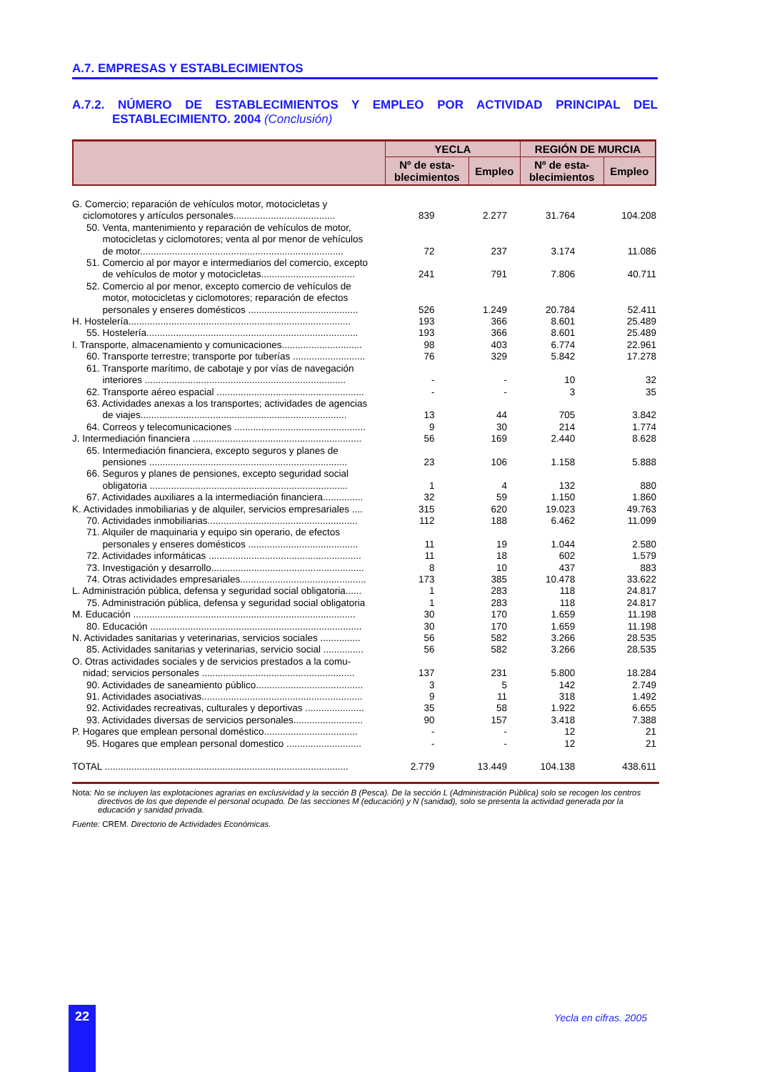A.7. EMPRESAS Y ESTABLECIMIENTOS
A.7.2. NÚMERO DE ESTABLECIMIENTOS Y EMPLEO POR ACTIVIDAD PRINCIPAL DEL ESTABLECIMIENTO. 2004 (Conclusión)
| | YECLA | | REGIÓN DE MURCIA | |
| --- | --- | --- | --- | --- |
| | Nº de esta- blecimientos | Empleo | Nº de esta- blecimientos | Empleo |
| G. Comercio; reparación de vehículos motor, motocicletas y ciclomotores y artículos personales...................................... | 839 | 2.277 | 31.764 | 104.208 |
| 50. Venta, mantenimiento y reparación de vehículos de motor, motocicletas y ciclomotores; venta al por menor de vehículos de motor............................................................................ | 72 | 237 | 3.174 | 11.086 |
| 51. Comercio al por mayor e intermediarios del comercio, excepto de vehículos de motor y motocicletas................................... | 241 | 791 | 7.806 | 40.711 |
| 52. Comercio al por menor, excepto comercio de vehículos de motor, motocicletas y ciclomotores; reparación de efectos personales y enseres domésticos ......................................... | 526 | 1.249 | 20.784 | 52.411 |
| H. Hostelería................................................................................... | 193 | 366 | 8.601 | 25.489 |
| 55. Hostelería............................................................................... | 193 | 366 | 8.601 | 25.489 |
| I. Transporte, almacenamiento y comunicaciones.............................. | 98 | 403 | 6.774 | 22.961 |
| 60. Transporte terrestre; transporte por tuberías ........................... | 76 | 329 | 5.842 | 17.278 |
| 61. Transporte marítimo, de cabotaje y por vías de navegación interiores ........................................................................... | - | - | 10 | 32 |
| 62. Transporte aéreo espacial ....................................................... | - | - | 3 | 35 |
| 63. Actividades anexas a los transportes; actividades de agencias de viajes............................................................................. | 13 | 44 | 705 | 3.842 |
| 64. Correos y telecomunicaciones ................................................. | 9 | 30 | 214 | 1.774 |
| J. Intermediación financiera ............................................................... | 56 | 169 | 2.440 | 8.628 |
| 65. Intermediación financiera, excepto seguros y planes de pensiones .......................................................................... | 23 | 106 | 1.158 | 5.888 |
| 66. Seguros y planes de pensiones, excepto seguridad social obligatoria .......................................................................... | 1 | 4 | 132 | 880 |
| 67. Actividades auxiliares a la intermediación financiera............... | 32 | 59 | 1.150 | 1.860 |
| K. Actividades inmobiliarias y de alquiler, servicios empresariales .... | 315 | 620 | 19.023 | 49.763 |
| 70. Actividades inmobiliarias........................................................ | 112 | 188 | 6.462 | 11.099 |
| 71. Alquiler de maquinaria y equipo sin operario, de efectos personales y enseres domésticos ......................................... | 11 | 19 | 1.044 | 2.580 |
| 72. Actividades informáticas ......................................................... | 11 | 18 | 602 | 1.579 |
| 73. Investigación y desarrollo......................................................... | 8 | 10 | 437 | 883 |
| 74. Otras actividades empresariales............................................... | 173 | 385 | 10.478 | 33.622 |
| L. Administración pública, defensa y seguridad social obligatoria...... | 1 | 283 | 118 | 24.817 |
| 75. Administración pública, defensa y seguridad social obligatoria | 1 | 283 | 118 | 24.817 |
| M. Educación ................................................................................... | 30 | 170 | 1.659 | 11.198 |
| 80. Educación ............................................................................... | 30 | 170 | 1.659 | 11.198 |
| N. Actividades sanitarias y veterinarias, servicios sociales ............... | 56 | 582 | 3.266 | 28.535 |
| 85. Actividades sanitarias y veterinarias, servicio social ............... | 56 | 582 | 3.266 | 28.535 |
| O. Otras actividades sociales y de servicios prestados a la comu- nidad; servicios personales ......................................................... | 137 | 231 | 5.800 | 18.284 |
| 90. Actividades de saneamiento público........................................ | 3 | 5 | 142 | 2.749 |
| 91. Actividades asociativas............................................................ | 9 | 11 | 318 | 1.492 |
| 92. Actividades recreativas, culturales y deportivas ...................... | 35 | 58 | 1.922 | 6.655 |
| 93. Actividades diversas de servicios personales.......................... | 90 | 157 | 3.418 | 7.388 |
| P. Hogares que emplean personal doméstico................................... | - | - | 12 | 21 |
| 95. Hogares que emplean personal domestico ............................ | - | - | 12 | 21 |
| TOTAL ........................................................................................... | 2.779 | 13.449 | 104.138 | 438.611 |
Nota: No se incluyen las explotaciones agrarias en exclusividad y la sección B (Pesca). De la sección L (Administración Pública) solo se recogen los centros directivos de los que depende el personal ocupado. De las secciones M (educación) y N (sanidad), solo se presenta la actividad generada por la educación y sanidad privada.
Fuente: CREM. Directorio de Actividades Económicas.
22 Yecla en cifras. 2005